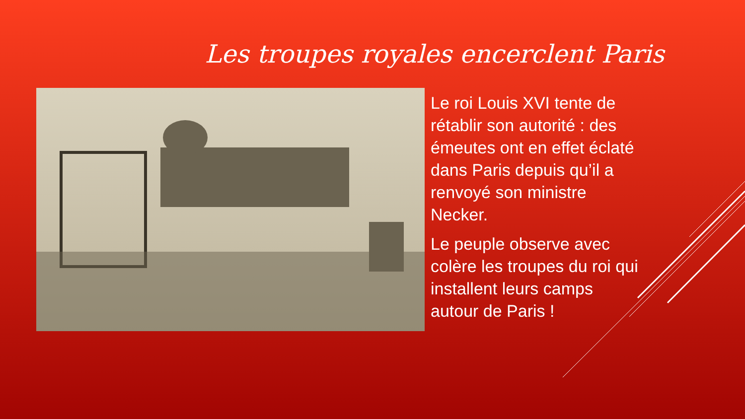Les troupes royales encerclent Paris
Le roi Louis XVI tente de rétablir son autorité : des émeutes ont en effet éclaté dans Paris depuis qu’il a renvoyé son ministre Necker.
Le peuple observe avec colère les troupes du roi qui installent leurs camps autour de Paris !